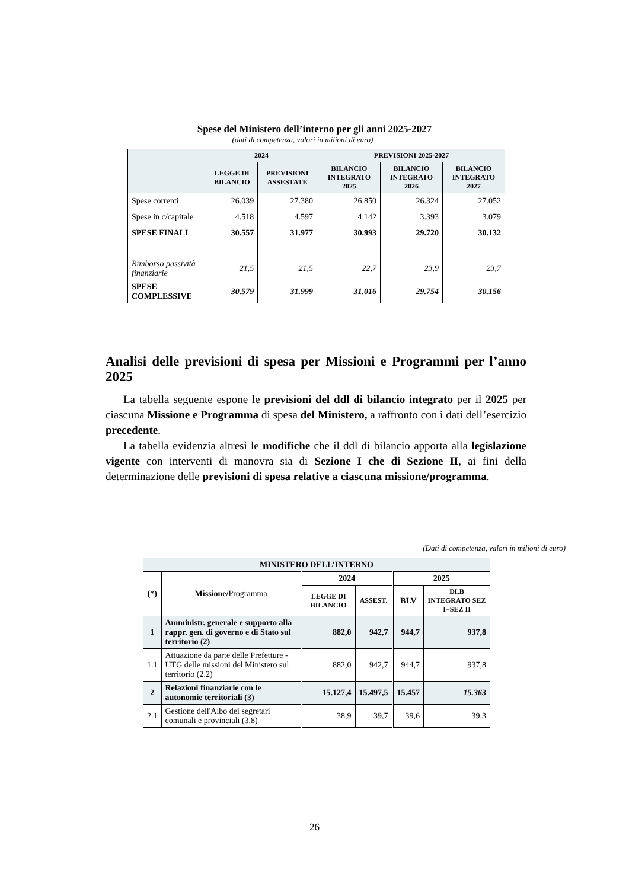Spese del Ministero dell’interno per gli anni 2025-2027
(dati di competenza, valori in milioni di euro)
| | 2024 | | PREVISIONI 2025-2027 | | |
| --- | --- | --- | --- | --- | --- |
| | LEGGE DI BILANCIO | PREVISIONI ASSESTATE | BILANCIO INTEGRATO 2025 | BILANCIO INTEGRATO 2026 | BILANCIO INTEGRATO 2027 |
| Spese correnti | 26.039 | 27.380 | 26.850 | 26.324 | 27.052 |
| Spese in c/capitale | 4.518 | 4.597 | 4.142 | 3.393 | 3.079 |
| SPESE FINALI | 30.557 | 31.977 | 30.993 | 29.720 | 30.132 |
| Rimborso passività finanziarie | 21,5 | 21,5 | 22,7 | 23,9 | 23,7 |
| SPESE COMPLESSIVE | 30.579 | 31.999 | 31.016 | 29.754 | 30.156 |
Analisi delle previsioni di spesa per Missioni e Programmi per l’anno 2025
La tabella seguente espone le previsioni del ddl di bilancio integrato per il 2025 per ciascuna Missione e Programma di spesa del Ministero, a raffronto con i dati dell’esercizio precedente.
La tabella evidenzia altresì le modifiche che il ddl di bilancio apporta alla legislazione vigente con interventi di manovra sia di Sezione I che di Sezione II, ai fini della determinazione delle previsioni di spesa relative a ciascuna missione/programma.
(Dati di competenza, valori in milioni di euro)
| MINISTERO DELL’INTERNO | | | | | |
| --- | --- | --- | --- | --- | --- |
| (*) | Missione/ Programma | 2024 | | 2025 | |
| | | LEGGE DI BILANCIO | ASSEST. | BLV | DLB INTEGRATO SEZ I+SEZ II |
| 1 | Amministr. generale e supporto alla rappr. gen. di governo e di Stato sul territorio (2) | 882,0 | 942,7 | 944,7 | 937,8 |
| 1.1 | Attuazione da parte delle Prefetture - UTG delle missioni del Ministero sul territorio (2.2) | 882,0 | 942,7 | 944,7 | 937,8 |
| 2 | Relazioni finanziarie con le autonomie territoriali (3) | 15.127,4 | 15.497,5 | 15.457 | 15.363 |
| 2.1 | Gestione dell'Albo dei segretari comunali e provinciali (3.8) | 38,9 | 39,7 | 39,6 | 39,3 |
26